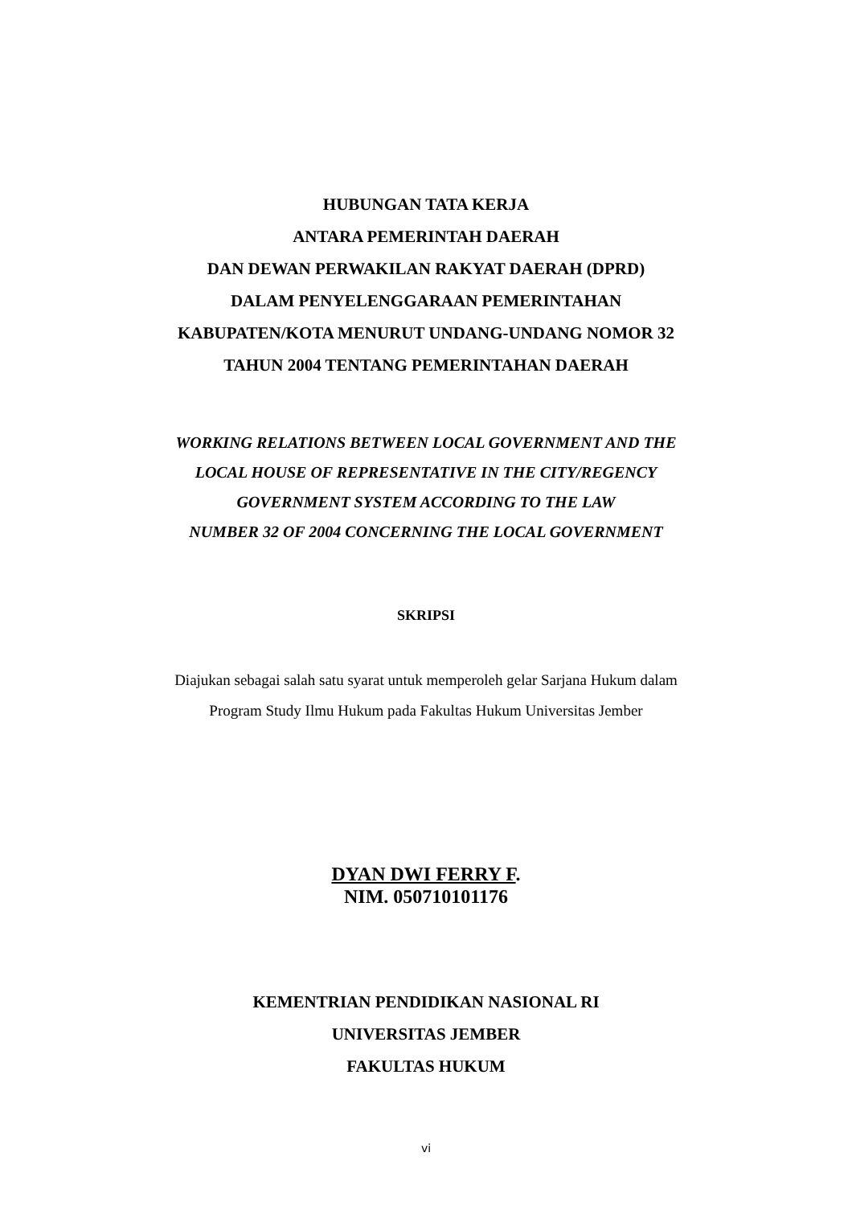HUBUNGAN TATA KERJA
ANTARA PEMERINTAH DAERAH
DAN DEWAN PERWAKILAN RAKYAT DAERAH (DPRD)
DALAM PENYELENGGARAAN PEMERINTAHAN
KABUPATEN/KOTA MENURUT UNDANG-UNDANG NOMOR 32
TAHUN 2004 TENTANG PEMERINTAHAN DAERAH
WORKING RELATIONS BETWEEN LOCAL GOVERNMENT AND THE
LOCAL HOUSE OF REPRESENTATIVE IN THE CITY/REGENCY
GOVERNMENT SYSTEM ACCORDING TO THE LAW
NUMBER 32 OF 2004 CONCERNING THE LOCAL GOVERNMENT
SKRIPSI
Diajukan sebagai salah satu syarat untuk memperoleh gelar Sarjana Hukum dalam
Program Study Ilmu Hukum pada Fakultas Hukum Universitas Jember
DYAN DWI FERRY F.
NIM. 050710101176
KEMENTRIAN PENDIDIKAN NASIONAL RI
UNIVERSITAS JEMBER
FAKULTAS HUKUM
vi